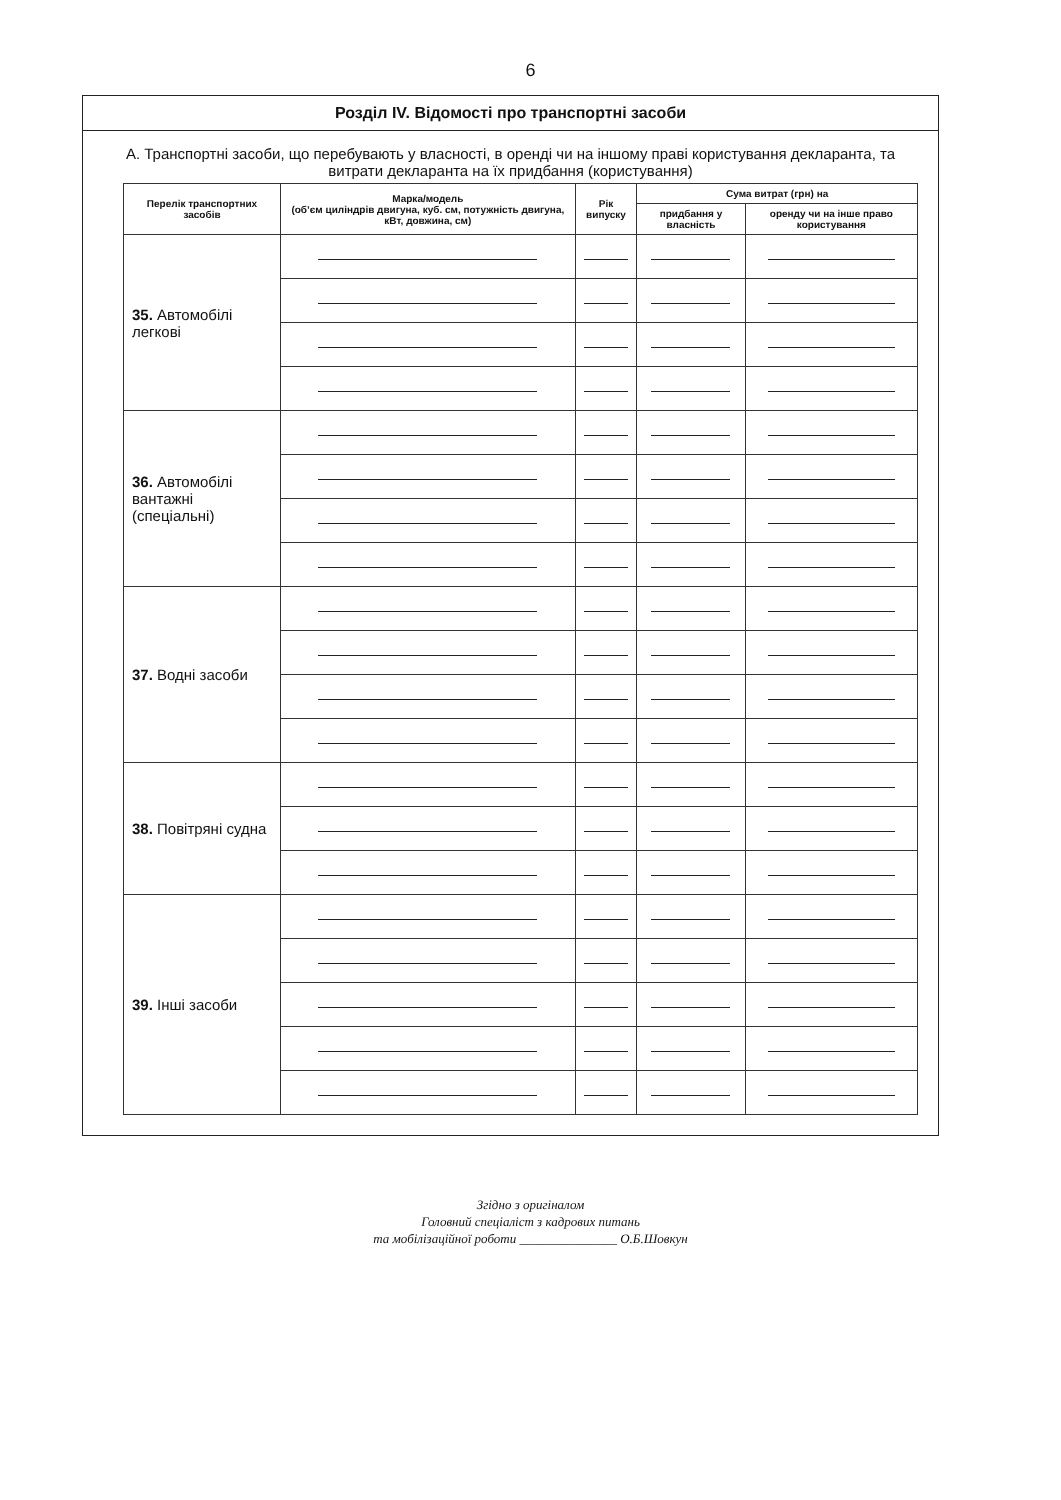6
Розділ IV. Відомості про транспортні засоби
А. Транспортні засоби, що перебувають у власності, в оренді чи на іншому праві користування декларанта, та витрати декларанта на їх придбання (користування)
| Перелік транспортних засобів | Марка/модель (об’єм циліндрів двигуна, куб. см, потужність двигуна, кВт, довжина, см) | Рік випуску | Сума витрат (грн) на | |
| --- | --- | --- | --- | --- |
| | | | придбання у власність | оренду чи на інше право користування |
| 35. Автомобілі легкові | | | | |
| 36. Автомобілі вантажні (спеціальні) | | | | |
| 37. Водні засоби | | | | |
| 38. Повітряні судна | | | | |
| 39. Інші засоби | | | | |
Згідно з оригіналом
Головний спеціаліст з кадрових питань
та мобілізаційної роботи _______________ О.Б.Шовкун